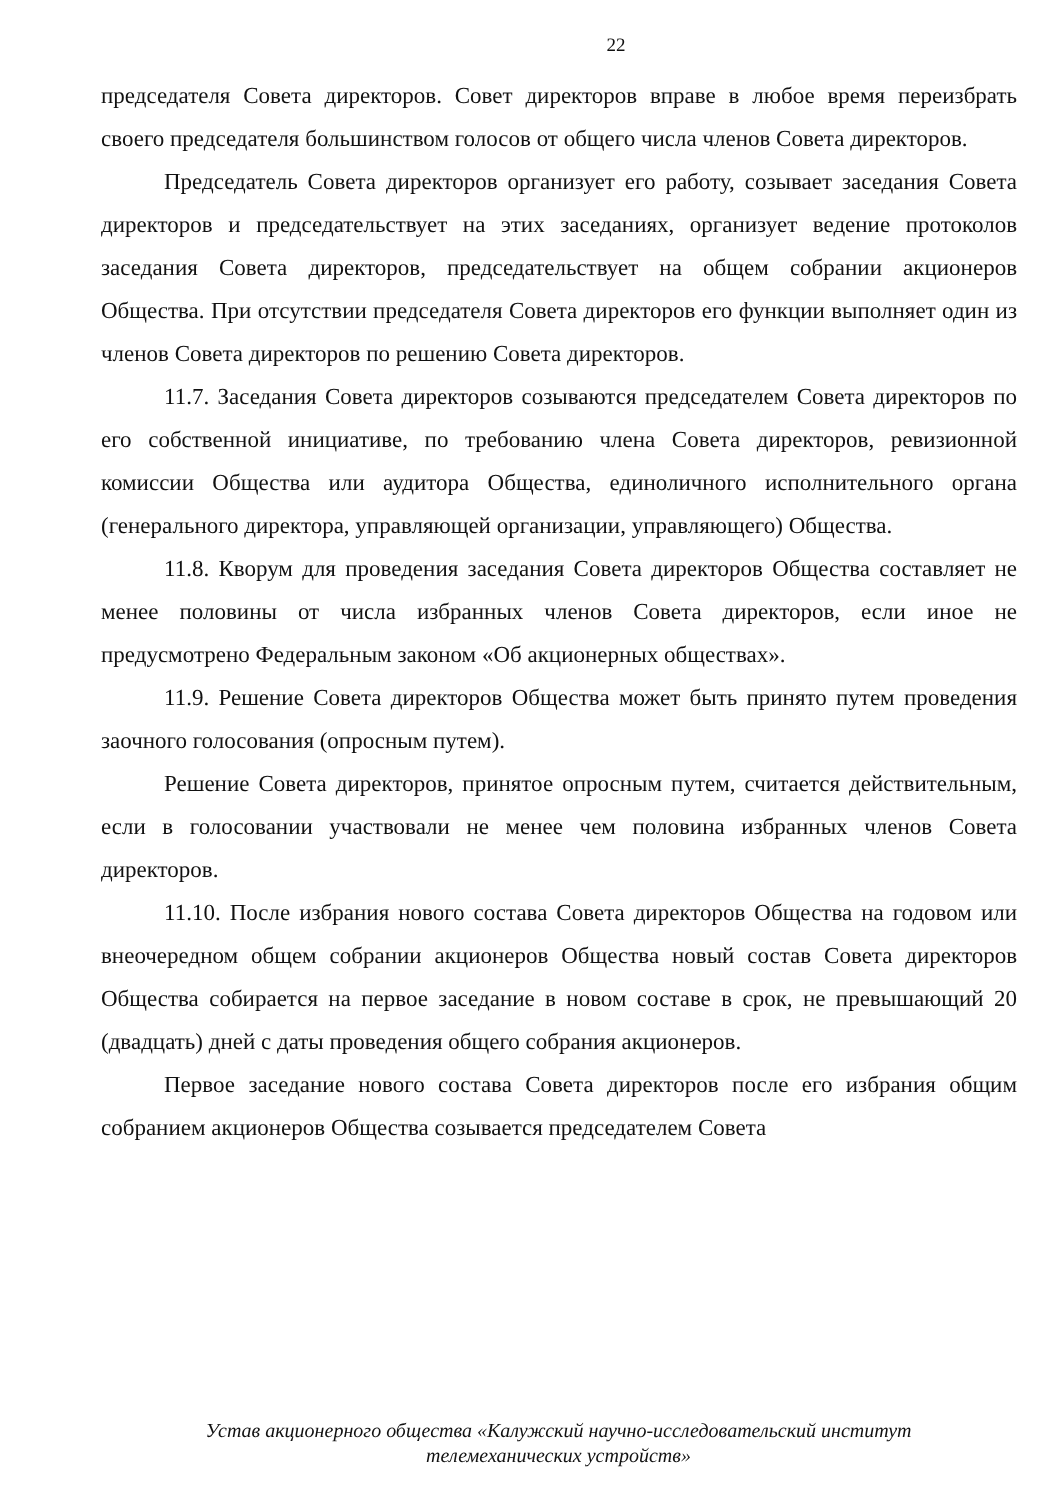22
председателя Совета директоров. Совет директоров вправе в любое время переизбрать своего председателя большинством голосов от общего числа членов Совета директоров.
Председатель Совета директоров организует его работу, созывает заседания Совета директоров и председательствует на этих заседаниях, организует ведение протоколов заседания Совета директоров, председательствует на общем собрании акционеров Общества. При отсутствии председателя Совета директоров его функции выполняет один из членов Совета директоров по решению Совета директоров.
11.7. Заседания Совета директоров созываются председателем Совета директоров по его собственной инициативе, по требованию члена Совета директоров, ревизионной комиссии Общества или аудитора Общества, единоличного исполнительного органа (генерального директора, управляющей организации, управляющего) Общества.
11.8. Кворум для проведения заседания Совета директоров Общества составляет не менее половины от числа избранных членов Совета директоров, если иное не предусмотрено Федеральным законом «Об акционерных обществах».
11.9. Решение Совета директоров Общества может быть принято путем проведения заочного голосования (опросным путем).
Решение Совета директоров, принятое опросным путем, считается действительным, если в голосовании участвовали не менее чем половина избранных членов Совета директоров.
11.10. После избрания нового состава Совета директоров Общества на годовом или внеочередном общем собрании акционеров Общества новый состав Совета директоров Общества собирается на первое заседание в новом составе в срок, не превышающий 20 (двадцать) дней с даты проведения общего собрания акционеров.
Первое заседание нового состава Совета директоров после его избрания общим собранием акционеров Общества созывается председателем Совета
Устав акционерного общества «Калужский научно-исследовательский институт
телемеханических устройств»